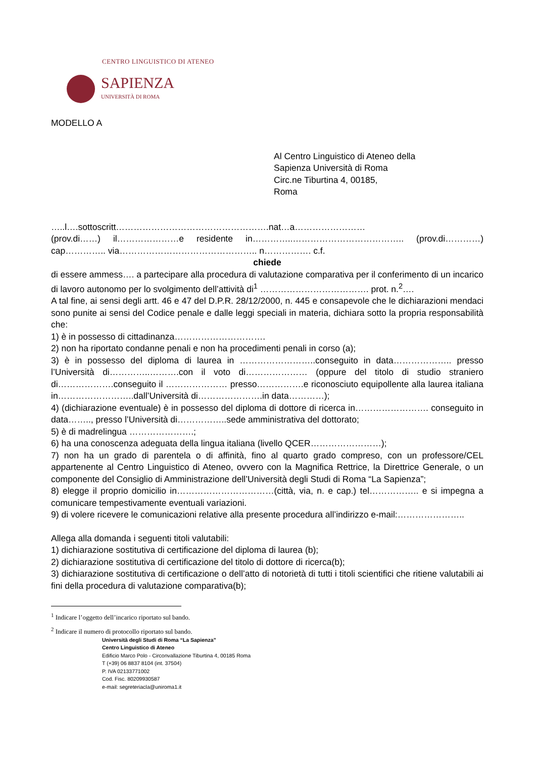CENTRO LINGUISTICO DI ATENEO
SAPIENZA
UNIVERSITÀ DI ROMA
MODELLO A
Al Centro Linguistico di Ateneo della
Sapienza Università di Roma
Circ.ne Tiburtina 4, 00185,
Roma
…..l….sottoscritt…………………………………………….nat…a……………………
(prov.di……) il…………………e residente in…………..……………………………….. (prov.di…………) cap………….. via……………………………………….. n……………. c.f.
chiede
di essere ammess…. a partecipare alla procedura di valutazione comparativa per il conferimento di un incarico di lavoro autonomo per lo svolgimento dell’attività di<sup>1</sup> ………………………………. prot. n.<sup>2</sup>….
A tal fine, ai sensi degli artt. 46 e 47 del D.P.R. 28/12/2000, n. 445 e consapevole che le dichiarazioni mendaci sono punite ai sensi del Codice penale e dalle leggi speciali in materia, dichiara sotto la propria responsabilità che:
1) è in possesso di cittadinanza………………………….
2) non ha riportato condanne penali e non ha procedimenti penali in corso (a);
3) è in possesso del diploma di laurea in ……………………..conseguito in data……………….. presso l’Università di…………..……….con il voto di………………… (oppure del titolo di studio straniero di……………….conseguito il ………………… presso…………….e riconosciuto equipollente alla laurea italiana in……………………..dall’Università di………………….in data…………);
4) (dichiarazione eventuale) è in possesso del diploma di dottore di ricerca in……………………. conseguito in data…….., presso l’Università di……………..sede amministrativa del dottorato;
5) è di madrelingua ………………….;
6) ha una conoscenza adeguata della lingua italiana (livello QCER……………………);
7) non ha un grado di parentela o di affinità, fino al quarto grado compreso, con un professore/CEL appartenente al Centro Linguistico di Ateneo, ovvero con la Magnifica Rettrice, la Direttrice Generale, o un componente del Consiglio di Amministrazione dell’Università degli Studi di Roma “La Sapienza”;
8) elegge il proprio domicilio in……………………………(città, via, n. e cap.) tel…………….. e si impegna a comunicare tempestivamente eventuali variazioni.
9) di volere ricevere le comunicazioni relative alla presente procedura all’indirizzo e-mail:…………………..
Allega alla domanda i seguenti titoli valutabili:
1) dichiarazione sostitutiva di certificazione del diploma di laurea (b);
2) dichiarazione sostitutiva di certificazione del titolo di dottore di ricerca(b);
3) dichiarazione sostitutiva di certificazione o dell’atto di notorietà di tutti i titoli scientifici che ritiene valutabili ai fini della procedura di valutazione comparativa(b);
<sup>1</sup> Indicare l’oggetto dell’incarico riportato sul bando.
<sup>2</sup> Indicare il numero di protocollo riportato sul bando.
Università degli Studi di Roma “La Sapienza”
Centro Linguistico di Ateneo
Edificio Marco Polo - Circonvallazione Tiburtina 4, 00185 Roma
T (+39) 06 8837 8104 (int. 37504)
P. IVA 02133771002
Cod. Fisc. 80209930587
e-mail: segreteriacla@uniroma1.it